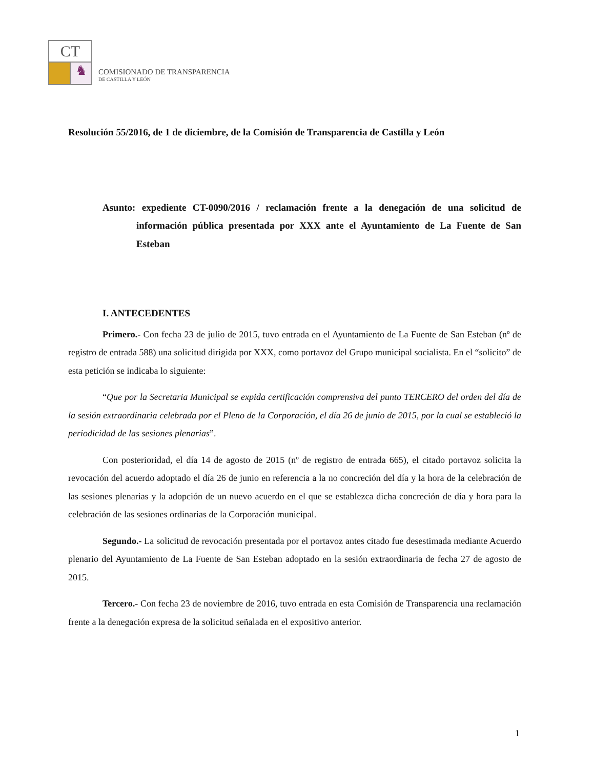CT
♞
COMISIONADO DE TRANSPARENCIA
DE CASTILLA Y LEÓN
Resolución 55/2016, de 1 de diciembre, de la Comisión de Transparencia de Castilla y León
Asunto: expediente CT-0090/2016 / reclamación frente a la denegación de una solicitud de información pública presentada por XXX ante el Ayuntamiento de La Fuente de San Esteban
I. ANTECEDENTES
Primero.- Con fecha 23 de julio de 2015, tuvo entrada en el Ayuntamiento de La Fuente de San Esteban (nº de registro de entrada 588) una solicitud dirigida por XXX, como portavoz del Grupo municipal socialista. En el “solicito” de esta petición se indicaba lo siguiente:
“Que por la Secretaria Municipal se expida certificación comprensiva del punto TERCERO del orden del día de la sesión extraordinaria celebrada por el Pleno de la Corporación, el día 26 de junio de 2015, por la cual se estableció la periodicidad de las sesiones plenarias”.
Con posterioridad, el día 14 de agosto de 2015 (nº de registro de entrada 665), el citado portavoz solicita la revocación del acuerdo adoptado el día 26 de junio en referencia a la no concreción del día y la hora de la celebración de las sesiones plenarias y la adopción de un nuevo acuerdo en el que se establezca dicha concreción de día y hora para la celebración de las sesiones ordinarias de la Corporación municipal.
Segundo.- La solicitud de revocación presentada por el portavoz antes citado fue desestimada mediante Acuerdo plenario del Ayuntamiento de La Fuente de San Esteban adoptado en la sesión extraordinaria de fecha 27 de agosto de 2015.
Tercero.- Con fecha 23 de noviembre de 2016, tuvo entrada en esta Comisión de Transparencia una reclamación frente a la denegación expresa de la solicitud señalada en el expositivo anterior.
1